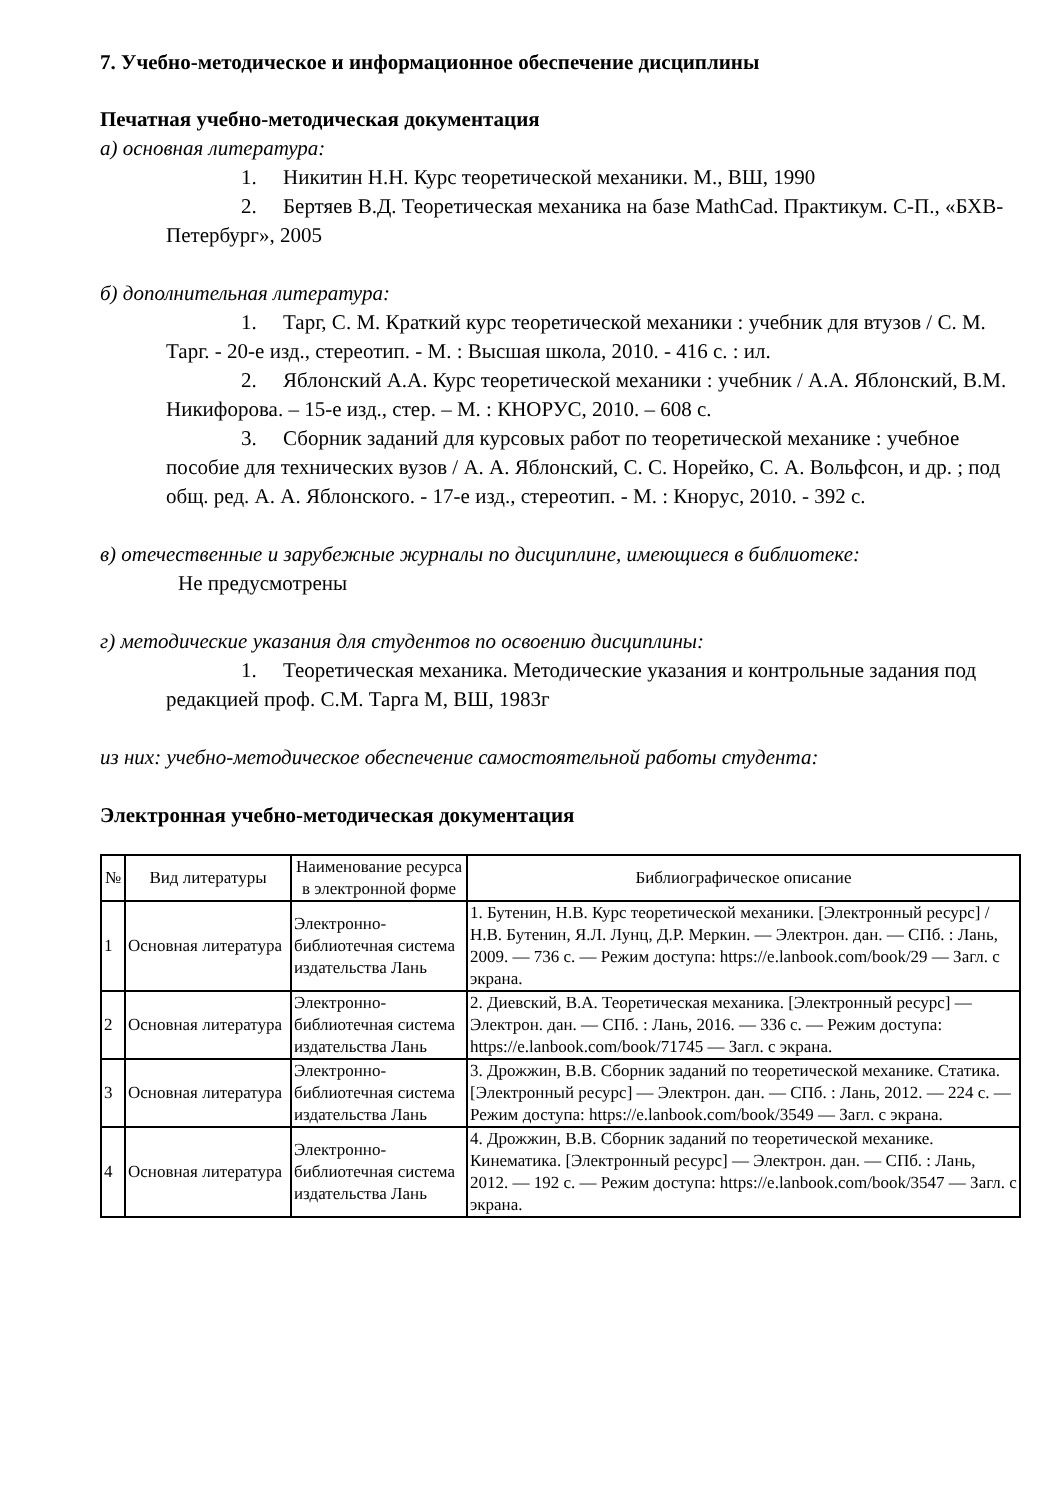7. Учебно-методическое и информационное обеспечение дисциплины
Печатная учебно-методическая документация
а) основная литература:
1. Никитин Н.Н. Курс теоретической механики. М., ВШ, 1990
2. Бертяев В.Д. Теоретическая механика на базе MathCad. Практикум. С-П., «БХВ-Петербург», 2005
б) дополнительная литература:
1. Тарг, С. М. Краткий курс теоретической механики : учебник для втузов / С. М. Тарг. - 20-е изд., стереотип. - М. : Высшая школа, 2010. - 416 с. : ил.
2. Яблонский А.А. Курс теоретической механики : учебник / А.А. Яблонский, В.М. Никифорова. – 15-е изд., стер. – М. : КНОРУС, 2010. – 608 с.
3. Сборник заданий для курсовых работ по теоретической механике : учебное пособие для технических вузов / А. А. Яблонский, С. С. Норейко, С. А. Вольфсон, и др. ; под общ. ред. А. А. Яблонского. - 17-е изд., стереотип. - М. : Кнорус, 2010. - 392 с.
в) отечественные и зарубежные журналы по дисциплине, имеющиеся в библиотеке:
Не предусмотрены
г) методические указания для студентов по освоению дисциплины:
1. Теоретическая механика. Методические указания и контрольные задания под редакцией проф. С.М. Тарга М, ВШ, 1983г
из них: учебно-методическое обеспечение самостоятельной работы студента:
Электронная учебно-методическая документация
| № | Вид литературы | Наименование ресурса в электронной форме | Библиографическое описание |
| --- | --- | --- | --- |
| 1 | Основная литература | Электронно-библиотечная система издательства Лань | 1. Бутенин, Н.В. Курс теоретической механики. [Электронный ресурс] / Н.В. Бутенин, Я.Л. Лунц, Д.Р. Меркин. — Электрон. дан. — СПб. : Лань, 2009. — 736 с. — Режим доступа: https://e.lanbook.com/book/29 — Загл. с экрана. |
| 2 | Основная литература | Электронно-библиотечная система издательства Лань | 2. Диевский, В.А. Теоретическая механика. [Электронный ресурс] — Электрон. дан. — СПб. : Лань, 2016. — 336 с. — Режим доступа: https://e.lanbook.com/book/71745 — Загл. с экрана. |
| 3 | Основная литература | Электронно-библиотечная система издательства Лань | 3. Дрожжин, В.В. Сборник заданий по теоретической механике. Статика. [Электронный ресурс] — Электрон. дан. — СПб. : Лань, 2012. — 224 с. — Режим доступа: https://e.lanbook.com/book/3549 — Загл. с экрана. |
| 4 | Основная литература | Электронно-библиотечная система издательства Лань | 4. Дрожжин, В.В. Сборник заданий по теоретической механике. Кинематика. [Электронный ресурс] — Электрон. дан. — СПб. : Лань, 2012. — 192 с. — Режим доступа: https://e.lanbook.com/book/3547 — Загл. с экрана. |